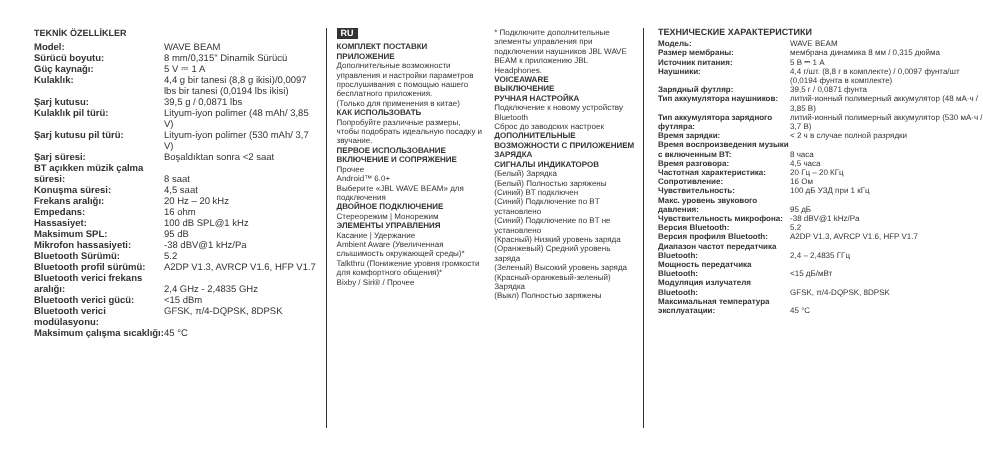TEKNİK ÖZELLİKLER
| Model: | WAVE BEAM |
| Sürücü boyutu: | 8 mm/0,315" Dinamik Sürücü |
| Güç kaynağı: | 5 V ⎓ 1 A |
| Kulaklık: | 4,4 g bir tanesi (8,8 g ikisi)/0,0097 lbs bir tanesi (0,0194 lbs ikisi) |
| Şarj kutusu: | 39,5 g / 0,0871 lbs |
| Kulaklık pil türü: | Lityum-iyon polimer (48 mAh/ 3,85 V) |
| Şarj kutusu pil türü: | Lityum-iyon polimer (530 mAh/ 3,7 V) |
| Şarj süresi: | Boşaldıktan sonra <2 saat |
| BT açıkken müzik çalma süresi: | 8 saat |
| Konuşma süresi: | 4,5 saat |
| Frekans aralığı: | 20 Hz – 20 kHz |
| Empedans: | 16 ohm |
| Hassasiyet: | 100 dB SPL@1 kHz |
| Maksimum SPL: | 95 dB |
| Mikrofon hassasiyeti: | -38 dBV@1 kHz/Pa |
| Bluetooth Sürümü: | 5.2 |
| Bluetooth profil sürümü: | A2DP V1.3, AVRCP V1.6, HFP V1.7 |
| Bluetooth verici frekans aralığı: | 2,4 GHz - 2,4835 GHz |
| Bluetooth verici gücü: | <15 dBm |
| Bluetooth verici modülasyonu: | GFSK, π/4-DQPSK, 8DPSK |
| Maksimum çalışma sıcaklığı: | 45 °C |
RU
КОМПЛЕКТ ПОСТАВКИ
ПРИЛОЖЕНИЕ
Дополнительные возможности управления и настройки параметров прослушивания с помощью нашего бесплатного приложения.
(Только для применения в китае)
КАК ИСПОЛЬЗОВАТЬ
Попробуйте различные размеры, чтобы подобрать идеальную посадку и звучание.
ПЕРВОЕ ИСПОЛЬЗОВАНИЕ
ВКЛЮЧЕНИЕ И СОПРЯЖЕНИЕ
Прочее
Android™ 6.0+
Выберите «JBL WAVE BEAM» для подключения
ДВОЙНОЕ ПОДКЛЮЧЕНИЕ
Стереорежим | Монорежим
ЭЛЕМЕНТЫ УПРАВЛЕНИЯ
Касание | Удержание
Ambient Aware (Увеличенная слышимость окружающей среды)*
Talkthru (Понижение уровня громкости для комфортного общения)*
Bixby / Siri® / Прочее
* Подключите дополнительные элементы управления при подключении наушников JBL WAVE BEAM к приложению JBL Headphones.
VOICEAWARE
ВЫКЛЮЧЕНИЕ
РУЧНАЯ НАСТРОЙКА
Подключение к новому устройству Bluetooth
Сброс до заводских настроек
ДОПОЛНИТЕЛЬНЫЕ ВОЗМОЖНОСТИ С ПРИЛОЖЕНИЕМ
ЗАРЯДКА
СИГНАЛЫ ИНДИКАТОРОВ
(Белый) Зарядка
(Белый) Полностью заряжены
(Синий) BT подключен
(Синий) Подключение по BT установлено
(Синий) Подключение по BT не установлено
(Красный) Низкий уровень заряда
(Оранжевый) Средний уровень заряда
(Зеленый) Высокий уровень заряда
(Красный-оранжевый-зеленый) Зарядка
(Выкл) Полностью заряжены
ТЕХНИЧЕСКИЕ ХАРАКТЕРИСТИКИ
| Модель: | WAVE BEAM |
| Размер мембраны: | мембрана динамика 8 мм / 0,315 дюйма |
| Источник питания: | 5 В ⎓ 1 А |
| Наушники: | 4,4 г/шт. (8,8 г в комплекте) / 0,0097 фунта/шт (0,0194 фунта в комплекте) |
| Зарядный футляр: | 39,5 г / 0,0871 фунта |
| Тип аккумулятора наушников: | литий-ионный полимерный аккумулятор (48 мА·ч / 3,85 В) |
| Тип аккумулятора зарядного футляра: | литий-ионный полимерный аккумулятор (530 мА·ч / 3,7 В) |
| Время зарядки: | < 2 ч в случае полной разрядки |
| Время воспроизведения музыки с включенным BT: | 8 часа |
| Время разговора: | 4,5 часа |
| Частотная характеристика: | 20 Гц – 20 КГц |
| Сопротивление: | 16 Ом |
| Чувствительность: | 100 дБ УЗД при 1 кГц |
| Макс. уровень звукового давления: | 95 дБ |
| Чувствительность микрофона: | -38 dBV@1 kHz/Pa |
| Версия Bluetooth: | 5.2 |
| Версия профиля Bluetooth: | A2DP V1.3, AVRCP V1.6, HFP V1.7 |
| Диапазон частот передатчика Bluetooth: | 2,4 – 2,4835 ГГц |
| Мощность передатчика Bluetooth: | <15 дБ/мВт |
| Модуляция излучателя Bluetooth: | GFSK, π/4-DQPSK, 8DPSK |
| Максимальная температура эксплуатации: | 45 °C |